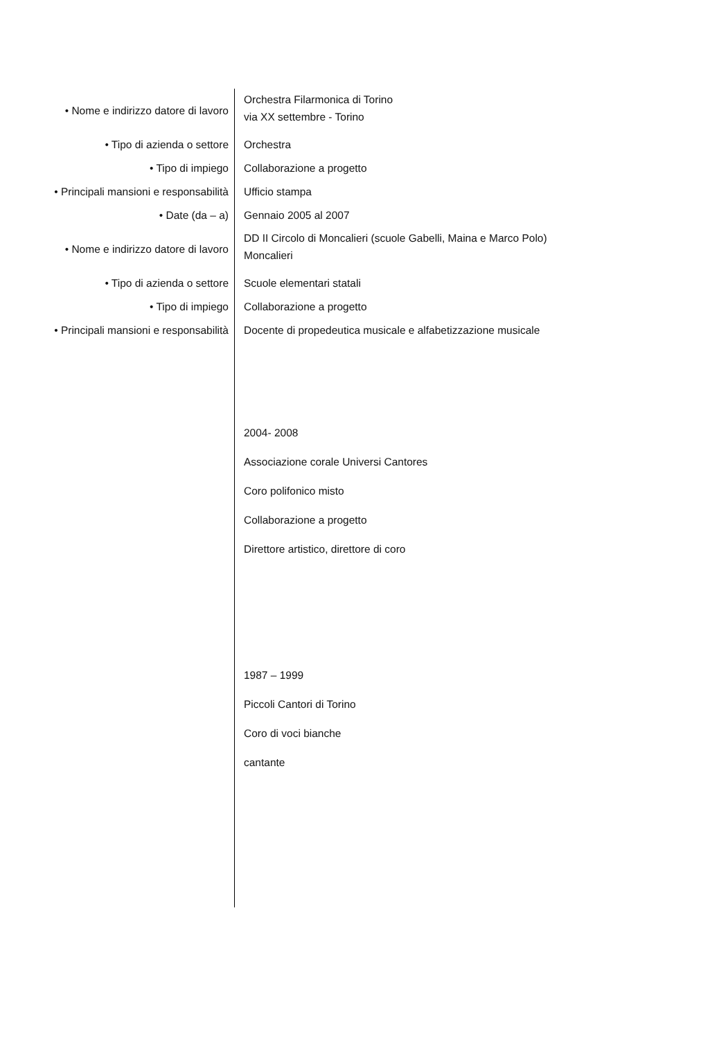| • Nome e indirizzo datore di lavoro | Orchestra Filarmonica di Torino via XX settembre - Torino |
| • Tipo di azienda o settore | Orchestra |
| • Tipo di impiego | Collaborazione a progetto |
| • Principali mansioni e responsabilità | Ufficio stampa |
| • Date (da – a) | Gennaio 2005 al 2007 |
| • Nome e indirizzo datore di lavoro | DD II Circolo di Moncalieri (scuole Gabelli, Maina e Marco Polo) Moncalieri |
| • Tipo di azienda o settore | Scuole elementari statali |
| • Tipo di impiego | Collaborazione a progetto |
| • Principali mansioni e responsabilità | Docente di propedeutica musicale e alfabetizzazione musicale |
| | 2004- 2008 |
| | Associazione corale Universi Cantores |
| | Coro polifonico misto |
| | Collaborazione a progetto |
| | Direttore artistico, direttore di coro |
| | 1987 – 1999 |
| | Piccoli Cantori di Torino |
| | Coro di voci bianche |
| | cantante |